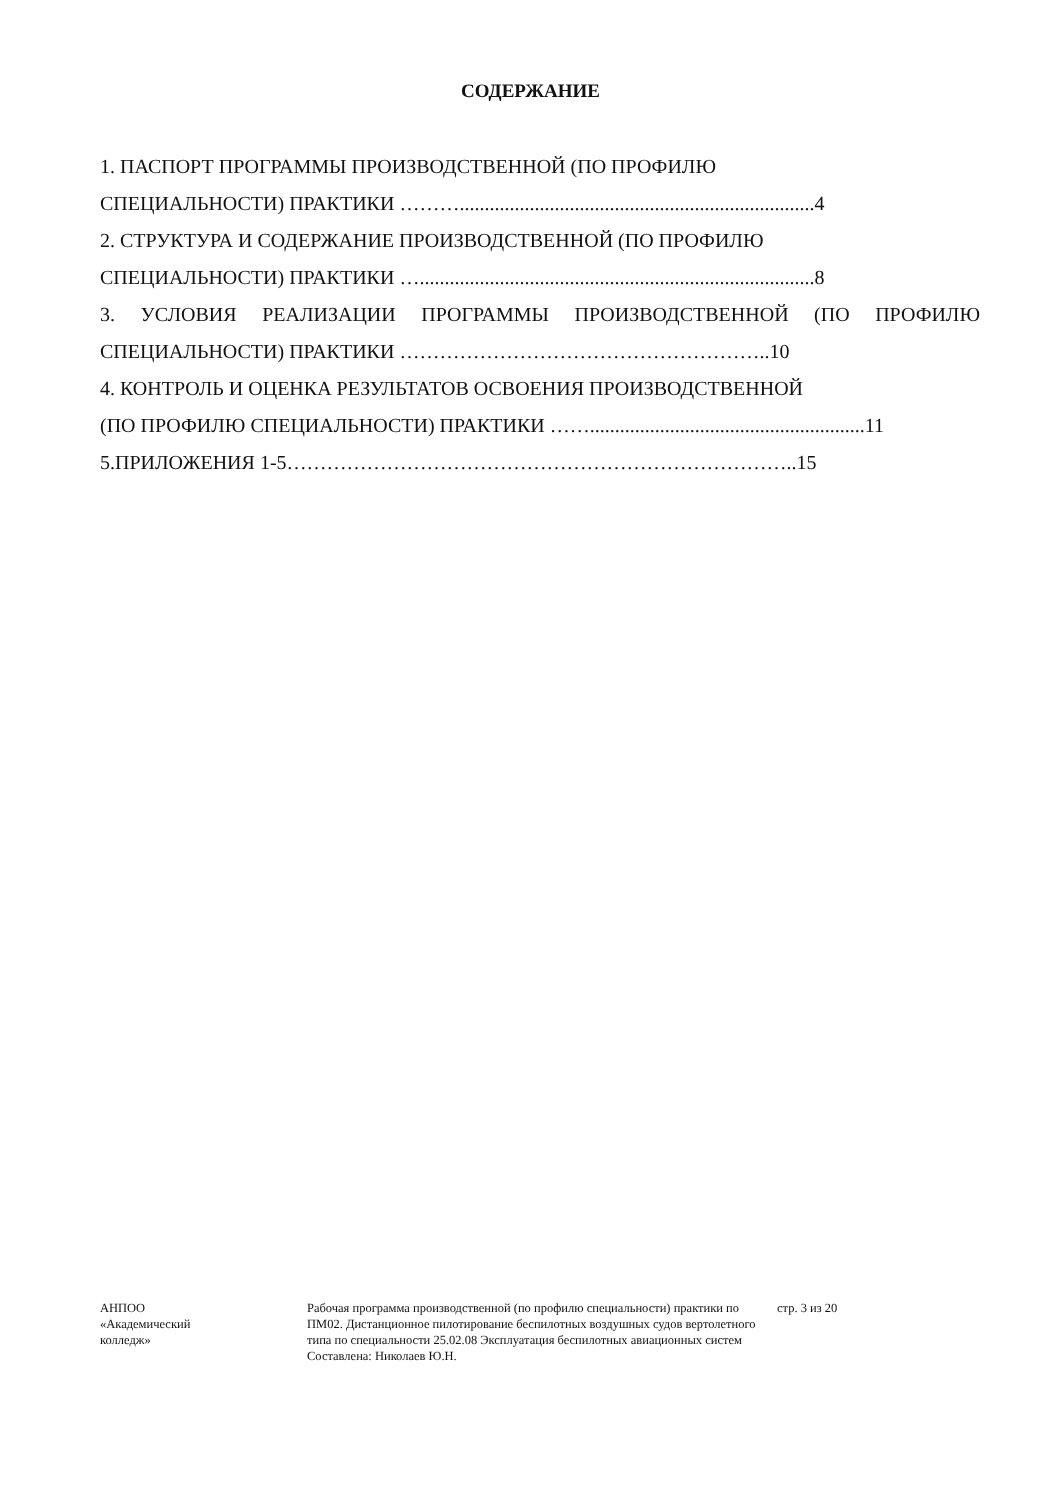СОДЕРЖАНИЕ
1. ПАСПОРТ ПРОГРАММЫ ПРОИЗВОДСТВЕННОЙ (ПО ПРОФИЛЮ
СПЕЦИАЛЬНОСТИ) ПРАКТИКИ ……….......................................................................4
2. СТРУКТУРА И СОДЕРЖАНИЕ ПРОИЗВОДСТВЕННОЙ (ПО ПРОФИЛЮ
СПЕЦИАЛЬНОСТИ) ПРАКТИКИ …...............................................................................8
3. УСЛОВИЯ РЕАЛИЗАЦИИ ПРОГРАММЫ ПРОИЗВОДСТВЕННОЙ (ПО ПРОФИЛЮ
СПЕЦИАЛЬНОСТИ) ПРАКТИКИ ………………………………………………..10
4. КОНТРОЛЬ И ОЦЕНКА РЕЗУЛЬТАТОВ ОСВОЕНИЯ ПРОИЗВОДСТВЕННОЙ
(ПО ПРОФИЛЮ СПЕЦИАЛЬНОСТИ) ПРАКТИКИ …….......................................................11
5.ПРИЛОЖЕНИЯ 1-5…………………………………………………………………..15
АНПОО
«Академический
колледж»
Рабочая программа производственной (по профилю специальности) практики по ПМ02. Дистанционное пилотирование беспилотных воздушных судов вертолетного типа по специальности 25.02.08 Эксплуатация беспилотных авиационных систем
Составлена: Николаев Ю.Н.
стр. 3 из 20